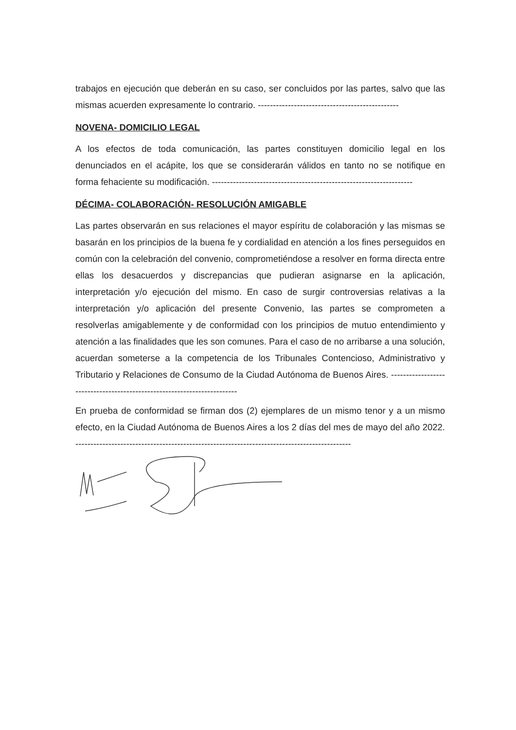trabajos en ejecución que deberán en su caso, ser concluidos por las partes, salvo que las mismas acuerden expresamente lo contrario. -----------------------------------------------
NOVENA- DOMICILIO LEGAL
A los efectos de toda comunicación, las partes constituyen domicilio legal en los denunciados en el acápite, los que se considerarán válidos en tanto no se notifique en forma fehaciente su modificación. -------------------------------------------------------------------
DÉCIMA- COLABORACIÓN- RESOLUCIÓN AMIGABLE
Las partes observarán en sus relaciones el mayor espíritu de colaboración y las mismas se basarán en los principios de la buena fe y cordialidad en atención a los fines perseguidos en común con la celebración del convenio, comprometiéndose a resolver en forma directa entre ellas los desacuerdos y discrepancias que pudieran asignarse en la aplicación, interpretación y/o ejecución del mismo. En caso de surgir controversias relativas a la interpretación y/o aplicación del presente Convenio, las partes se comprometen a resolverlas amigablemente y de conformidad con los principios de mutuo entendimiento y atención a las finalidades que les son comunes. Para el caso de no arribarse a una solución, acuerdan someterse a la competencia de los Tribunales Contencioso, Administrativo y Tributario y Relaciones de Consumo de la Ciudad Autónoma de Buenos Aires. ------------------------------------------------------------------------
En prueba de conformidad se firman dos (2) ejemplares de un mismo tenor y a un mismo efecto, en la Ciudad Autónoma de Buenos Aires a los 2 días del mes de mayo del año 2022. --------------------------------------------------------------------------------------------